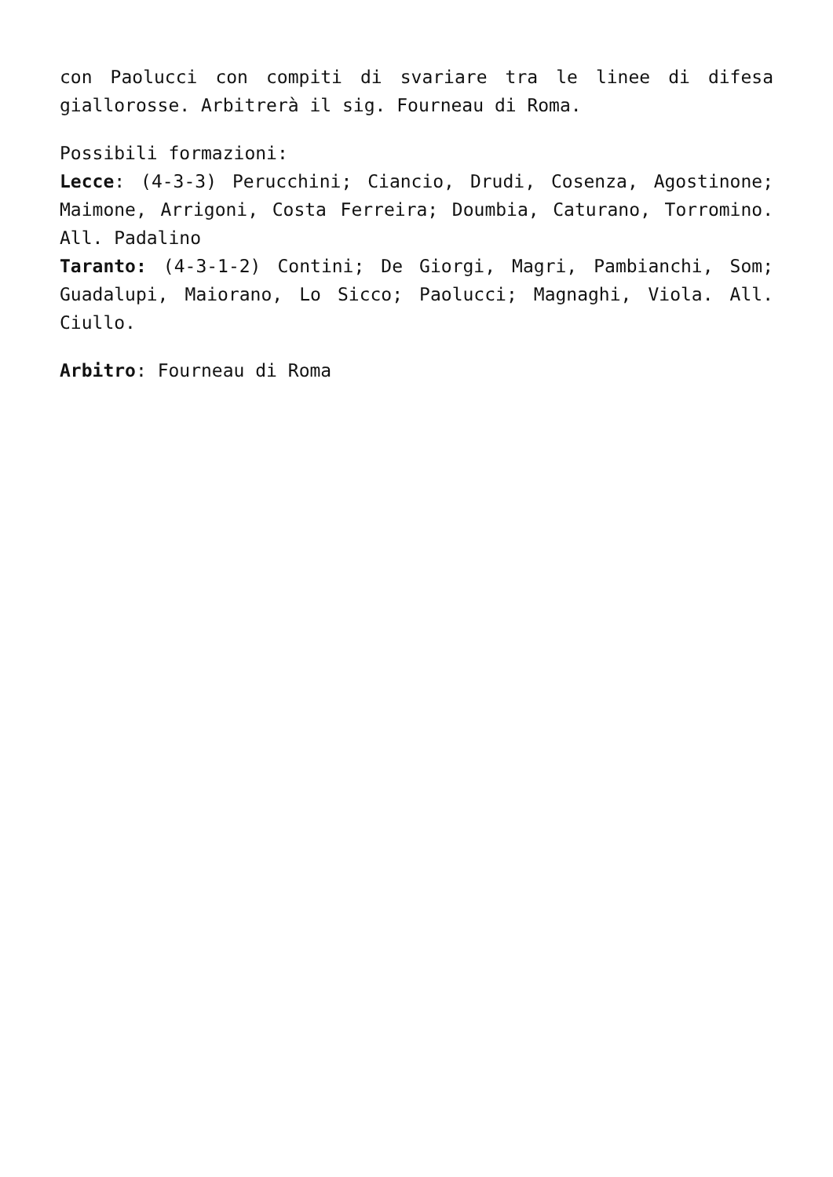con Paolucci con compiti di svariare tra le linee di difesa giallorosse. Arbitrerà il sig. Fourneau di Roma.
Possibili formazioni:
Lecce: (4-3-3) Perucchini; Ciancio, Drudi, Cosenza, Agostinone; Maimone, Arrigoni, Costa Ferreira; Doumbia, Caturano, Torromino. All. Padalino
Taranto: (4-3-1-2) Contini; De Giorgi, Magri, Pambianchi, Som; Guadalupi, Maiorano, Lo Sicco; Paolucci; Magnaghi, Viola. All. Ciullo.
Arbitro: Fourneau di Roma